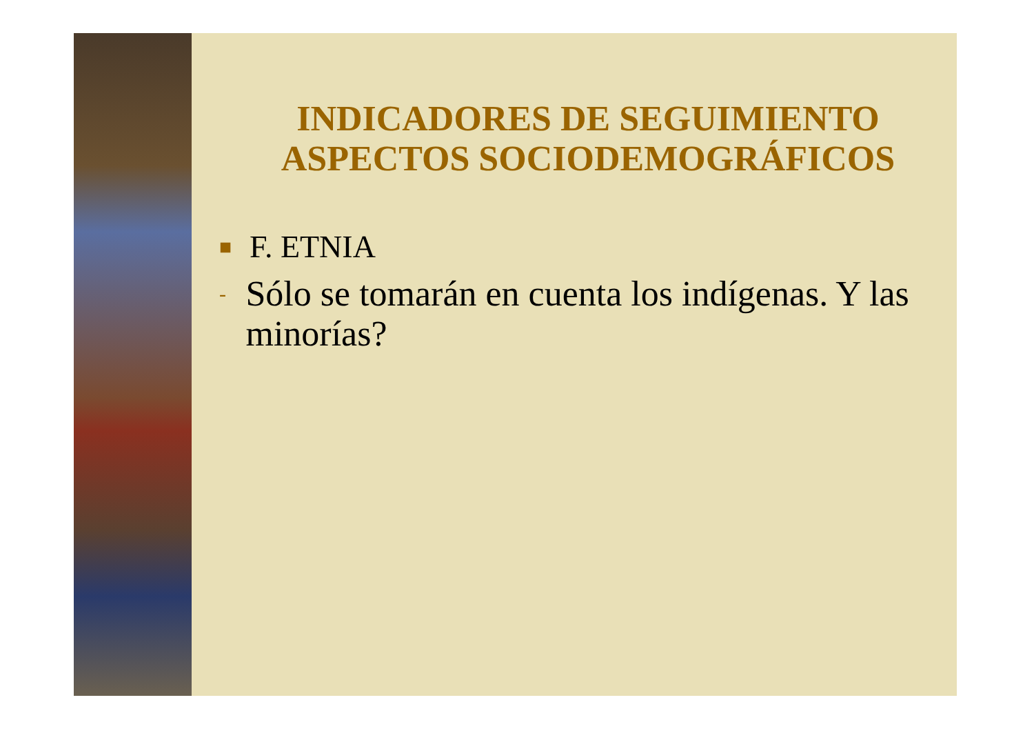INDICADORES DE SEGUIMIENTO
ASPECTOS SOCIODEMOGRÁFICOS
■ F. ETNIA
- Sólo se tomarán en cuenta los indígenas. Y las minorías?